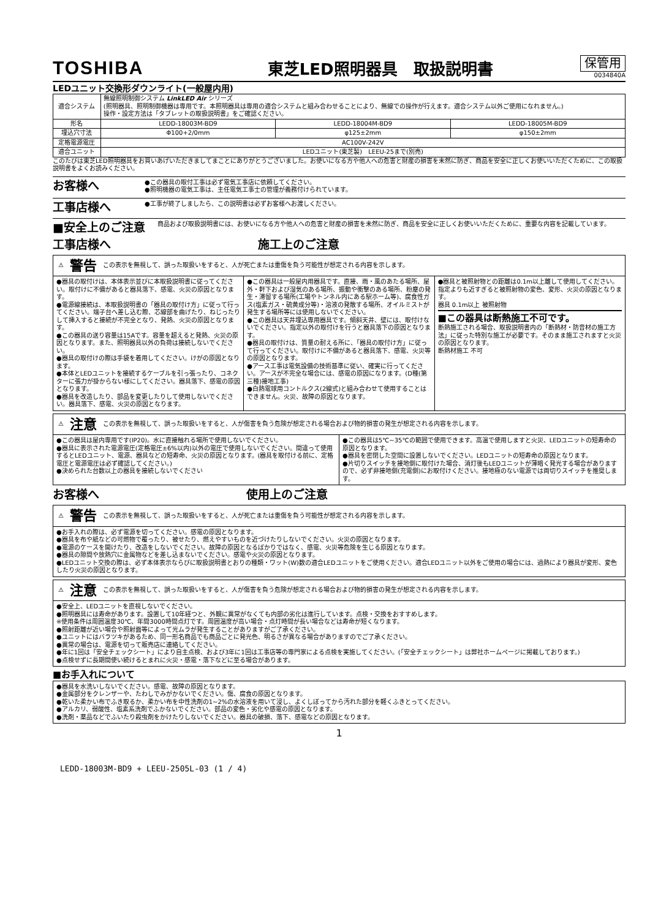TOSHIBA
東芝LED照明器具　取扱説明書
保管用
0034840A
LEDユニット交換形ダウンライト(一般屋内用)
| 適合システム | 無線照明制御システム LinkLED Air シリーズ (照明器具、照明制御機器は専用です。本照明器具は専用の適合システムと組み合わせることにより、無線での操作が行えます。適合システム以外ご使用になれません。) 操作・設定方法は「タブレットの取扱説明書」をご確認ください。 | | |
| 形名 | LEDD-18003M-BD9 | LEDD-18004M-BD9 | LEDD-18005M-BD9 |
| 埋込穴寸法 | Φ100+2/0mm | φ125±2mm | φ150±2mm |
| 定格電源電圧 | AC100V-242V | | |
| 適合ユニット | LEDユニット(東芝製) LEEU-25まで(別売) | | |
このたびは東芝LED照明器具をお買いあげいただきましてまことにありがとうございました。お使いになる方や他人への危害と財産の損害を未然に防ぎ、商品を安全に正しくお使いいただくために、この取扱説明書をよくお読みください。
お客様へ
●この器具の取付工事は必ず電気工事店に依頼してください。
●照明機器の電気工事は、主任電気工事士の管理が義務付けられています。
工事店様へ
●工事が終了しましたら、この説明書は必ずお客様へお渡しください。
■安全上のご注意
商品および取扱説明書には、お使いになる方や他人への危害と財産の損害を未然に防ぎ、商品を安全に正しくお使いいただくために、重要な内容を記載しています。
工事店様へ 施工上のご注意
⚠ 警告 この表示を無視して、誤った取扱いをすると、人が死亡または重傷を負う可能性が想定される内容を示します。
●器具の取付けは、本体表示並びに本取扱説明書に従ってください。取付けに不備があると器具落下、感電、火災の原因となります。
●電源線接続は、本取扱説明書の「器具の取付け方」に従って行ってください。端子台へ差し込む際、芯線部を曲げたり、ねじったりして挿入すると接続が不完全となり、発熱、火災の原因となります。
●この器具の送り容量は15Aです。容量を超えると発熱、火災の原因となります。また、照明器具以外の負荷は接続しないでください。
●器具の取付けの際は手袋を着用してください。けがの原因となります。
●本体とLEDユニットを接続するケーブルを引っ張ったり、コネクターに張力が掛からない様にしてください。器具落下、感電の原因となります。
●器具を改造したり、部品を変更したりして使用しないでください。器具落下、感電、火災の原因となります。
●この器具は一般屋内用器具です。直接、雨・風のあたる場所、屋外・軒下および湿気のある場所、振動や衝撃のある場所、粉塵の発生・滞留する場所(工場やトンネル内にある駅ホーム等)、腐食性ガス(塩素ガス・硫黄成分等)・溶液の発散する場所、オイルミストが発生する場所等には使用しないでください。
●この器具は天井埋込専用器具です。傾斜天井、壁には、取付けないでください。指定以外の取付けを行うと器具落下の原因となります。
●器具の取付けは、質量の耐える所に、「器具の取付け方」に従って行ってください。取付けに不備があると器具落下、感電、火災等の原因となります。
●アース工事は電気設備の技術基準に従い、確実に行ってください。アースが不完全な場合には、感電の原因になります。(D種(第三種)接地工事)
●白熱電球用コントルクス(2線式)と組み合わせて使用することはできません。火災、故障の原因となります。
●器具と被照射物との距離は0.1m以上離して使用してください。指定よりも近すぎると被照射物の変色、変形、火災の原因となります。
器具 0.1m以上 被照射物
■この器具は断熱施工不可です。
断熱施工される場合、取扱説明書内の「断熱材・防音材の施工方法」に従った特別な施工が必要です。そのまま施工されますと火災の原因となります。
断熱材施工 不可
⚠ 注意 この表示を無視して、誤った取扱いをすると、人が傷害を負う危険が想定される場合および物的損害の発生が想定される内容を示します。
●この器具は屋内専用です(IP20)。水に直接触れる場所で使用しないでください。
●器具に表示された電源電圧(定格電圧±6%以内)以外の電圧で使用しないでください。間違って使用するとLEDユニット、電源、器具などの短寿命、火災の原因となります。(器具を取付ける前に、定格電圧と電源電圧は必ず確認してください。)
●決められた台数以上の器具を接続しないでください
●この器具は5℃~35℃の範囲で使用できます。高温で使用しますと火災、LEDユニットの短寿命の原因となります。
●器具を密閉した空間に設置しないでください。LEDユニットの短寿命の原因となります。
●片切りスイッチを接地側に取付けた場合、消灯後もLEDユニットが薄暗く発光する場合がありますので、必ず非接地側(充電側)にお取付けください。接地極のない電源では両切りスイッチを推奨します。
お客様へ 使用上のご注意
⚠ 警告 この表示を無視して、誤った取扱いをすると、人が死亡または重傷を負う可能性が想定される内容を示します。
●お手入れの際は、必ず電源を切ってください。感電の原因となります。
●器具を布や紙などの可燃物で覆ったり、被せたり、燃えやすいものを近づけたりしないでください。火災の原因となります。
●電源のケースを開けたり、改造をしないでください。故障の原因となるばかりではなく、感電、火災等危険を生じる原因となります。
●器具の隙間や放熱穴に金属物などを差し込まないでください。感電や火災の原因となります。
●LEDユニット交換の際は、必ず本体表示ならびに取扱説明書とおりの種類・ワット(W)数の適合LEDユニットをご使用ください。適合LEDユニット以外をご使用の場合には、過熱により器具が変形、変色したり火災の原因となります。
⚠ 注意 この表示を無視して、誤った取扱いをすると、人が傷害を負う危険が想定される場合および物的損害の発生が想定される内容を示します。
●安全上、LEDユニットを直視しないでください。
●照明器具には寿命があります。設置して10年経つと、外観に異常がなくても内部の劣化は進行しています。点検・交換をおすすめします。
※使用条件は周囲温度30℃、年間3000時間点灯です。周囲温度が高い場合・点灯時間が長い場合などは寿命が短くなります。
●照射距離が近い場合や照射面等によって光ムラが発生することがありますがご了承ください。
●ユニットにはバラツキがあるため、同一形名商品でも商品ごとに発光色、明るさが異なる場合がありますのでご了承ください。
●異常の場合は、電源を切って販売店に連絡してください。
●年に1回は「安全チェックシート」により自主点検、および3年に1回は工事店等の専門家による点検を実施してください。(「安全チェックシート」は弊社ホームページに掲載しております。)
●点検せずに長期間使い続けるとまれに火災・感電・落下などに至る場合があります。
■お手入れについて
●器具を水洗いしないでください。感電、故障の原因となります。
●金属部分をクレンザーや、たわしでみがかないでください。傷、腐食の原因となります。
●乾いた柔かい布でふき取るか、柔かい布を中性洗剤の1~2%の水溶液を用いて浸し、よくしぼってから汚れた部分を軽くふきとってください。
●アルカリ、弱酸性、塩素系洗剤でふかないでください。部品の変色・劣化や感電の原因となります。
●洗剤・薬品などでふいたり殺虫剤をかけたりしないでください。器具の破損、落下、感電などの原因となります。
1
LEDD-18003M-BD9 + LEEU-2505L-03 (1 / 4)